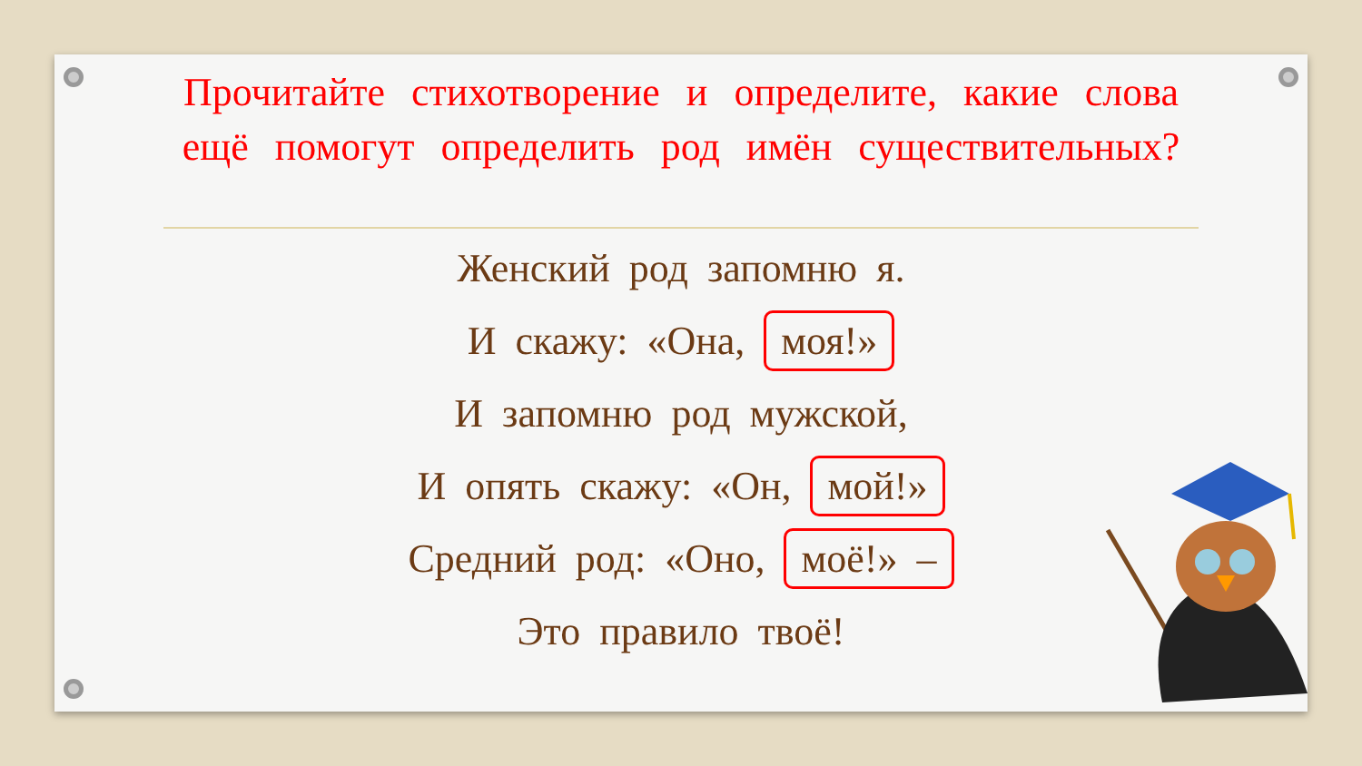Прочитайте стихотворение и определите, какие слова ещё помогут определить род имён существительных?
Женский род запомню я.
И скажу: «Она, моя!»
И запомню род мужской,
И опять скажу: «Он, мой!»
Средний род: «Оно, моё!» –
Это правило твоё!